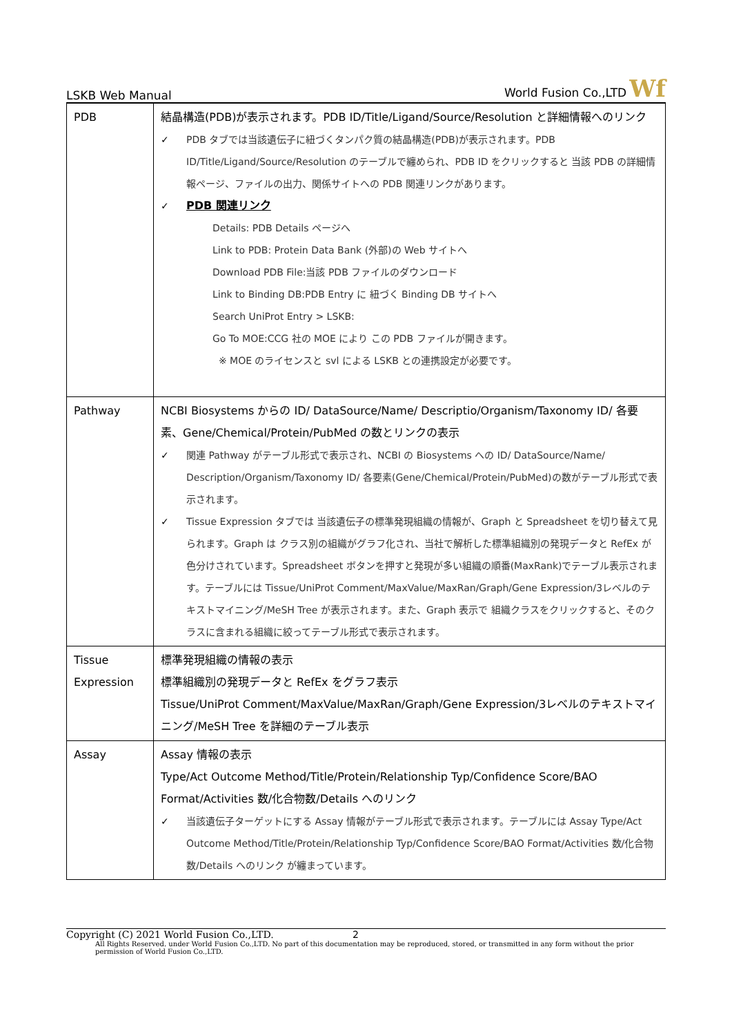LSKB Web Manual World Fusion Co.,LTD Wf
| PDB | 結晶構造(PDB)が表示されます。PDB ID/Title/Ligand/Source/Resolution と詳細情報へのリンク ✓ PDB タブでは当該遺伝子に紐づくタンパク質の結晶構造(PDB)が表示されます。PDB ID/Title/Ligand/Source/Resolution のテーブルで纏められ、PDB ID をクリックすると 当該 PDB の詳細情報ページ、ファイルの出力、関係サイトへの PDB 関連リンクがあります。 ✓ PDB 関連リンク Details: PDB Details ページへ Link to PDB: Protein Data Bank (外部)の Web サイトへ Download PDB File:当該 PDB ファイルのダウンロード Link to Binding DB:PDB Entry に 紐づく Binding DB サイトへ Search UniProt Entry > LSKB: Go To MOE:CCG 社の MOE により この PDB ファイルが開きます。 ※ MOE のライセンスと svl による LSKB との連携設定が必要です。 |
| Pathway | NCBI Biosystems からの ID/ DataSource/Name/ Descriptio/Organism/Taxonomy ID/ 各要素、Gene/Chemical/Protein/PubMed の数とリンクの表示 ✓ 関連 Pathway がテーブル形式で表示され、NCBI の Biosystems への ID/ DataSource/Name/ Description/Organism/Taxonomy ID/ 各要素(Gene/Chemical/Protein/PubMed)の数がテーブル形式で表示されます。 ✓ Tissue Expression タブでは 当該遺伝子の標準発現組織の情報が、Graph と Spreadsheet を切り替えて見られます。Graph は クラス別の組織がグラフ化され、当社で解析した標準組織別の発現データと RefEx が色分けされています。Spreadsheet ボタンを押すと発現が多い組織の順番(MaxRank)でテーブル表示されます。テーブルには Tissue/UniProt Comment/MaxValue/MaxRan/Graph/Gene Expression/3レベルのテキストマイニング/MeSH Tree が表示されます。また、Graph 表示で 組織クラスをクリックすると、そのクラスに含まれる組織に絞ってテーブル形式で表示されます。 |
| Tissue Expression | 標準発現組織の情報の表示 標準組織別の発現データと RefEx をグラフ表示 Tissue/UniProt Comment/MaxValue/MaxRan/Graph/Gene Expression/3レベルのテキストマイニング/MeSH Tree を詳細のテーブル表示 |
| Assay | Assay 情報の表示 Type/Act Outcome Method/Title/Protein/Relationship Typ/Confidence Score/BAO Format/Activities 数/化合物数/Details へのリンク ✓ 当該遺伝子ターゲットにする Assay 情報がテーブル形式で表示されます。テーブルには Assay Type/Act Outcome Method/Title/Protein/Relationship Typ/Confidence Score/BAO Format/Activities 数/化合物数/Details へのリンク が纏まっています。 |
Copyright (C) 2021 World Fusion Co.,LTD. 2
All Rights Reserved. under World Fusion Co.,LTD. No part of this documentation may be reproduced, stored, or transmitted in any form without the prior permission of World Fusion Co.,LTD.